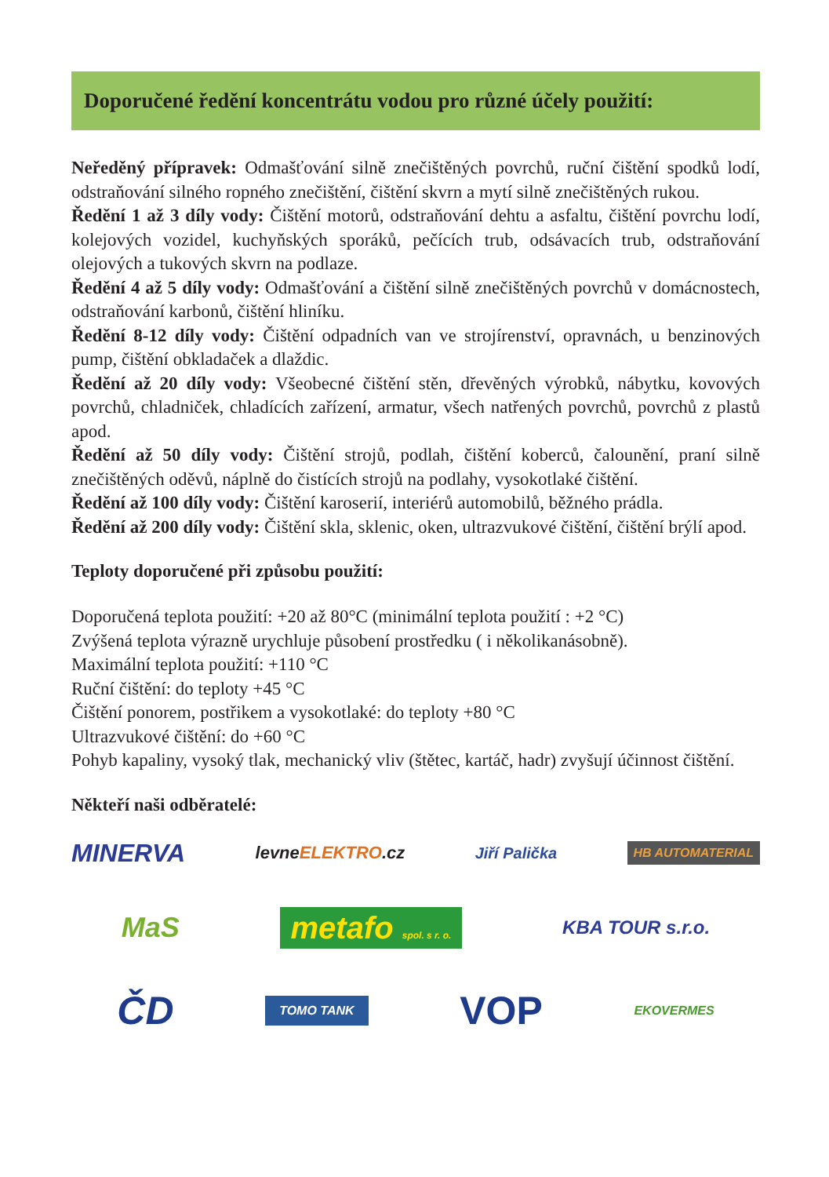Doporučené ředění koncentrátu vodou pro různé účely použití:
Neředěný přípravek: Odmašťování silně znečištěných povrchů, ruční čištění spodků lodí, odstraňování silného ropného znečištění, čištění skvrn a mytí silně znečištěných rukou.
Ředění 1 až 3 díly vody: Čištění motorů, odstraňování dehtu a asfaltu, čištění povrchu lodí, kolejových vozidel, kuchyňských sporáků, pečících trub, odsávacích trub, odstraňování olejových a tukových skvrn na podlaze.
Ředění 4 až 5 díly vody: Odmašťování a čištění silně znečištěných povrchů v domácnostech, odstraňování karbonů, čištění hliníku.
Ředění 8-12 díly vody: Čištění odpadních van ve strojírenství, opravnách, u benzinových pump, čištění obkladaček a dlaždic.
Ředění až 20 díly vody: Všeobecné čištění stěn, dřevěných výrobků, nábytku, kovových povrchů, chladniček, chladících zařízení, armatur, všech natřených povrchů, povrchů z plastů apod.
Ředění až 50 díly vody: Čištění strojů, podlah, čištění koberců, čalounění, praní silně znečištěných oděvů, náplně do čistících strojů na podlahy, vysokotlaké čištění.
Ředění až 100 díly vody: Čištění karoserií, interiérů automobilů, běžného prádla.
Ředění až 200 díly vody: Čištění skla, sklenic, oken, ultrazvukové čištění, čištění brýlí apod.
Teploty doporučené při způsobu použití:
Doporučená teplota použití: +20 až 80°C (minimální teplota použití : +2 °C)
Zvýšená teplota výrazně urychluje působení prostředku ( i několikanásobně).
Maximální teplota použití: +110 °C
Ruční čištění: do teploty +45 °C
Čištění ponorem, postřikem a vysokotlaké: do teploty +80 °C
Ultrazvukové čištění: do +60 °C
Pohyb kapaliny, vysoký tlak, mechanický vliv (štětec, kartáč, hadr) zvyšují účinnost čištění.
Někteří naši odběratelé:
MINERVA levneELEKTRO.cz Jiří Palička HB AUTOMATERIAL
MaS metafo spol. s r. o. KBA TOUR s.r.o.
ČD TOMO TANK VOP EKOVERMES